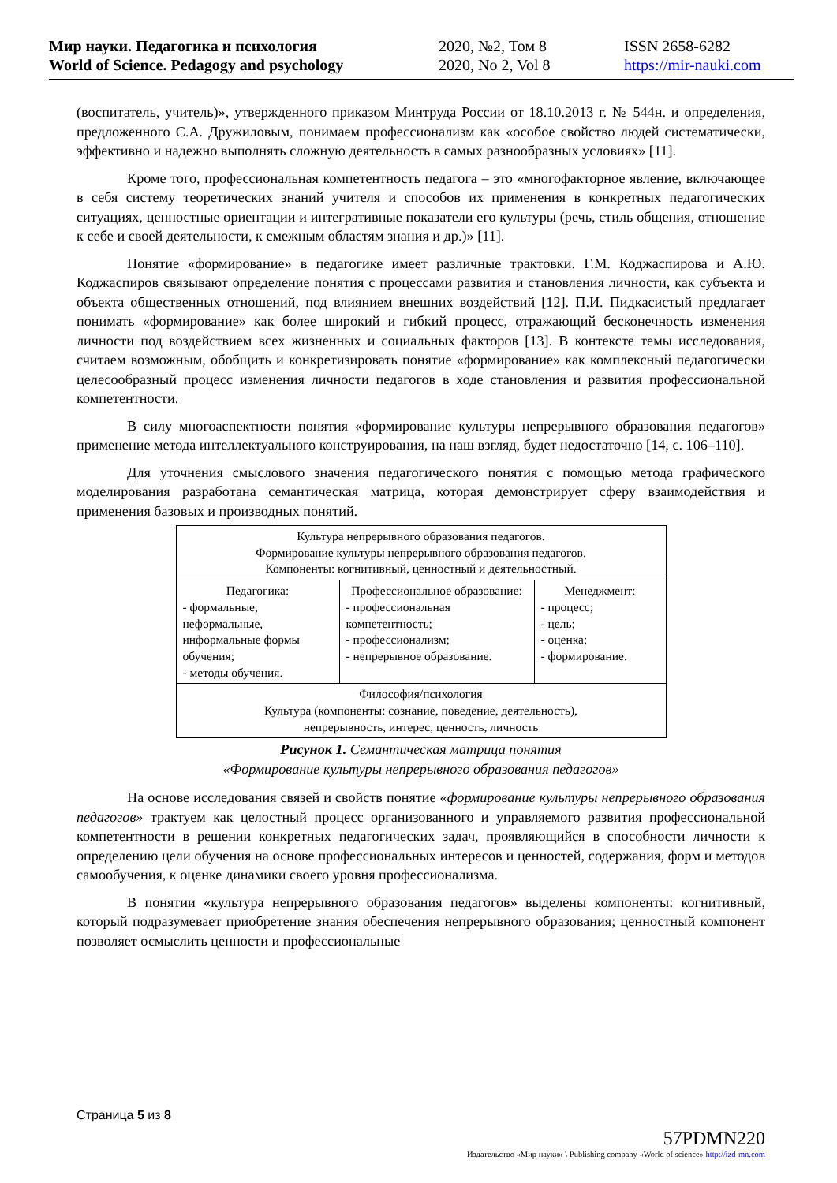Мир науки. Педагогика и психология
World of Science. Pedagogy and psychology
2020, №2, Том 8
2020, No 2, Vol 8
ISSN 2658-6282
https://mir-nauki.com
(воспитатель, учитель)», утвержденного приказом Минтруда России от 18.10.2013 г. № 544н. и определения, предложенного С.А. Дружиловым, понимаем профессионализм как «особое свойство людей систематически, эффективно и надежно выполнять сложную деятельность в самых разнообразных условиях» [11].
Кроме того, профессиональная компетентность педагога – это «многофакторное явление, включающее в себя систему теоретических знаний учителя и способов их применения в конкретных педагогических ситуациях, ценностные ориентации и интегративные показатели его культуры (речь, стиль общения, отношение к себе и своей деятельности, к смежным областям знания и др.)» [11].
Понятие «формирование» в педагогике имеет различные трактовки. Г.М. Коджаспирова и А.Ю. Коджаспиров связывают определение понятия с процессами развития и становления личности, как субъекта и объекта общественных отношений, под влиянием внешних воздействий [12]. П.И. Пидкасистый предлагает понимать «формирование» как более широкий и гибкий процесс, отражающий бесконечность изменения личности под воздействием всех жизненных и социальных факторов [13]. В контексте темы исследования, считаем возможным, обобщить и конкретизировать понятие «формирование» как комплексный педагогически целесообразный процесс изменения личности педагогов в ходе становления и развития профессиональной компетентности.
В силу многоаспектности понятия «формирование культуры непрерывного образования педагогов» применение метода интеллектуального конструирования, на наш взгляд, будет недостаточно [14, с. 106–110].
Для уточнения смыслового значения педагогического понятия с помощью метода графического моделирования разработана семантическая матрица, которая демонстрирует сферу взаимодействия и применения базовых и производных понятий.
| Культура непрерывного образования педагогов. Формирование культуры непрерывного образования педагогов. Компоненты: когнитивный, ценностный и деятельностный. | | |
| Педагогика: - формальные, неформальные, информальные формы обучения; - методы обучения. | Профессиональное образование: - профессиональная компетентность; - профессионализм; - непрерывное образование. | Менеджмент: - процесс; - цель; - оценка; - формирование. |
| Философия/психология Культура (компоненты: сознание, поведение, деятельность), непрерывность, интерес, ценность, личность | | |
Рисунок 1. Семантическая матрица понятия
«Формирование культуры непрерывного образования педагогов»
На основе исследования связей и свойств понятие «формирование культуры непрерывного образования педагогов» трактуем как целостный процесс организованного и управляемого развития профессиональной компетентности в решении конкретных педагогических задач, проявляющийся в способности личности к определению цели обучения на основе профессиональных интересов и ценностей, содержания, форм и методов самообучения, к оценке динамики своего уровня профессионализма.
В понятии «культура непрерывного образования педагогов» выделены компоненты: когнитивный, который подразумевает приобретение знания обеспечения непрерывного образования; ценностный компонент позволяет осмыслить ценности и профессиональные
Страница 5 из 8
57PDMN220
Издательство «Мир науки» \ Publishing company «World of science» http://izd-mn.com